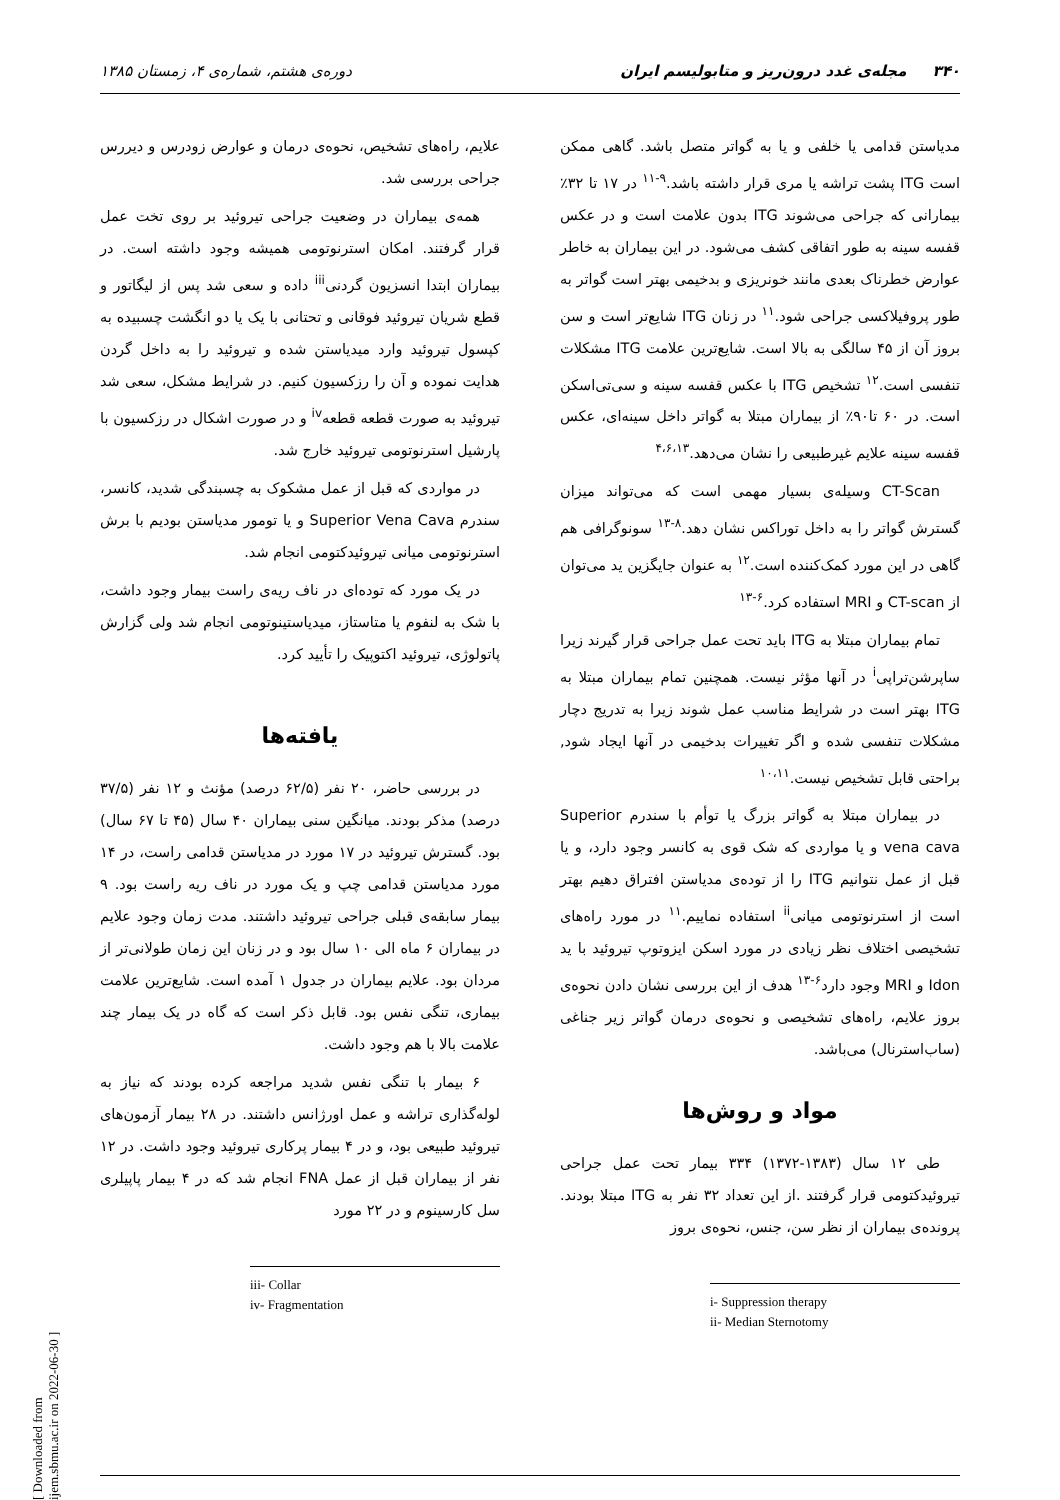۳۴۰ مجله‌ی غدد درون‌ریز و متابولیسم ایران دوره‌ی هشتم، شماره‌ی ۴، زمستان ۱۳۸۵
مدیاستن قدامی یا خلفی و یا به گواتر متصل باشد. گاهی ممکن است ITG پشت تراشه یا مری قرار داشته باشد.<sup>۹-۱۱</sup> در ۱۷ تا ۳۲٪ بیمارانی که جراحی می‌شوند ITG بدون علامت است و در عکس قفسه سینه به طور اتفاقی کشف می‌شود. در این بیماران به خاطر عوارض خطرناک بعدی مانند خونریزی و بدخیمی بهتر است گواتر به طور پروفیلاکسی جراحی شود.<sup>۱۱</sup> در زنان ITG شایع‌تر است و سن بروز آن از ۴۵ سالگی به بالا است. شایع‌ترین علامت ITG مشکلات تنفسی است.<sup>۱۲</sup> تشخیص ITG با عکس قفسه سینه و سی‌تی‌اسکن است. در ۶۰ تا۹۰٪ از بیماران مبتلا به گواتر داخل سینه‌ای، عکس قفسه سینه علایم غیرطبیعی را نشان می‌دهد.<sup>۴،۶،۱۳</sup>
CT-Scan وسیله‌ی بسیار مهمی است که می‌تواند میزان گسترش گواتر را به داخل توراکس نشان دهد.<sup>۸-۱۳</sup> سونوگرافی هم گاهی در این مورد کمک‌کننده است.<sup>۱۲</sup> به عنوان جایگزین ید می‌توان از CT-scan و MRI استفاده کرد.<sup>۶-۱۳</sup>
تمام بیماران مبتلا به ITG باید تحت عمل جراحی قرار گیرند زیرا ساپرشن‌تراپی<sup>i</sup> در آنها مؤثر نیست. همچنین تمام بیماران مبتلا به ITG بهتر است در شرایط مناسب عمل شوند زیرا به تدریج دچار مشکلات تنفسی شده و اگر تغییرات بدخیمی در آنها ایجاد شود, براحتی قابل تشخیص نیست.<sup>۱۰،۱۱</sup>
در بیماران مبتلا به گواتر بزرگ یا توأم با سندرم Superior vena cava و یا مواردی که شک قوی به کانسر وجود دارد، و یا قبل از عمل نتوانیم ITG را از توده‌ی مدیاستن افتراق دهیم بهتر است از استرنوتومی میانی<sup>ii</sup> استفاده نماییم.<sup>۱۱</sup> در مورد راه‌های تشخیصی اختلاف نظر زیادی در مورد اسکن ایزوتوپ تیروئید با ید Idon و MRI وجود دارد<sup>۶-۱۳</sup> هدف از این بررسی نشان دادن نحوه‌ی بروز علایم، راه‌های تشخیصی و نحوه‌ی درمان گواتر زیر جناغی (ساب‌استرنال) می‌باشد.
مواد و روش‌ها
طی ۱۲ سال (۱۳۸۳-۱۳۷۲) ۳۳۴ بیمار تحت عمل جراحی تیروئیدکتومی قرار گرفتند .از این تعداد ۳۲ نفر به ITG مبتلا بودند. پرونده‌ی بیماران از نظر سن، جنس، نحوه‌ی بروز
i- Suppression therapy
ii- Median Sternotomy
علایم، راه‌های تشخیص، نحوه‌ی درمان و عوارض زودرس و دیررس جراحی بررسی شد.
همه‌ی بیماران در وضعیت جراحی تیروئید بر روی تخت عمل قرار گرفتند. امکان استرنوتومی همیشه وجود داشته است. در بیماران ابتدا انسزیون گردنی<sup>iii</sup> داده و سعی شد پس از لیگاتور و قطع شریان تیروئید فوقانی و تحتانی با یک یا دو انگشت چسبیده به کپسول تیروئید وارد میدیاستن شده و تیروئید را به داخل گردن هدایت نموده و آن را رزکسیون کنیم. در شرایط مشکل، سعی شد تیروئید به صورت قطعه قطعه<sup>iv</sup> و در صورت اشکال در رزکسیون با پارشیل استرنوتومی تیروئید خارج شد.
در مواردی که قبل از عمل مشکوک به چسبندگی شدید، کانسر، سندرم Superior Vena Cava و یا تومور مدیاستن بودیم با برش استرنوتومی میانی تیروئیدکتومی انجام شد.
در یک مورد که توده‌ای در ناف ریه‌ی راست بیمار وجود داشت، با شک به لنفوم یا متاستاز، میدیاستینوتومی انجام شد ولی گزارش پاتولوژی، تیروئید اکتوپیک را تأیید کرد.
یافته‌ها
در بررسی حاضر، ۲۰ نفر (۶۲/۵ درصد) مؤنث و ۱۲ نفر (۳۷/۵ درصد) مذکر بودند. میانگین سنی بیماران ۴۰ سال (۴۵ تا ۶۷ سال) بود. گسترش تیروئید در ۱۷ مورد در مدیاستن قدامی راست، در ۱۴ مورد مدیاستن قدامی چپ و یک مورد در ناف ریه راست بود. ۹ بیمار سابقه‌ی قبلی جراحی تیروئید داشتند. مدت زمان وجود علایم در بیماران ۶ ماه الی ۱۰ سال بود و در زنان این زمان طولانی‌تر از مردان بود. علایم بیماران در جدول ۱ آمده است. شایع‌ترین علامت بیماری، تنگی نفس بود. قابل ذکر است که گاه در یک بیمار چند علامت بالا با هم وجود داشت.
۶ بیمار با تنگی نفس شدید مراجعه کرده بودند که نیاز به لوله‌گذاری تراشه و عمل اورژانس داشتند. در ۲۸ بیمار آزمون‌های تیروئید طبیعی بود، و در ۴ بیمار پرکاری تیروئید وجود داشت. در ۱۲ نفر از بیماران قبل از عمل FNA انجام شد که در ۴ بیمار پاپیلری سل کارسینوم و در ۲۲ مورد
iii- Collar
iv- Fragmentation
[ Downloaded from ijem.sbmu.ac.ir on 2022-06-30 ]